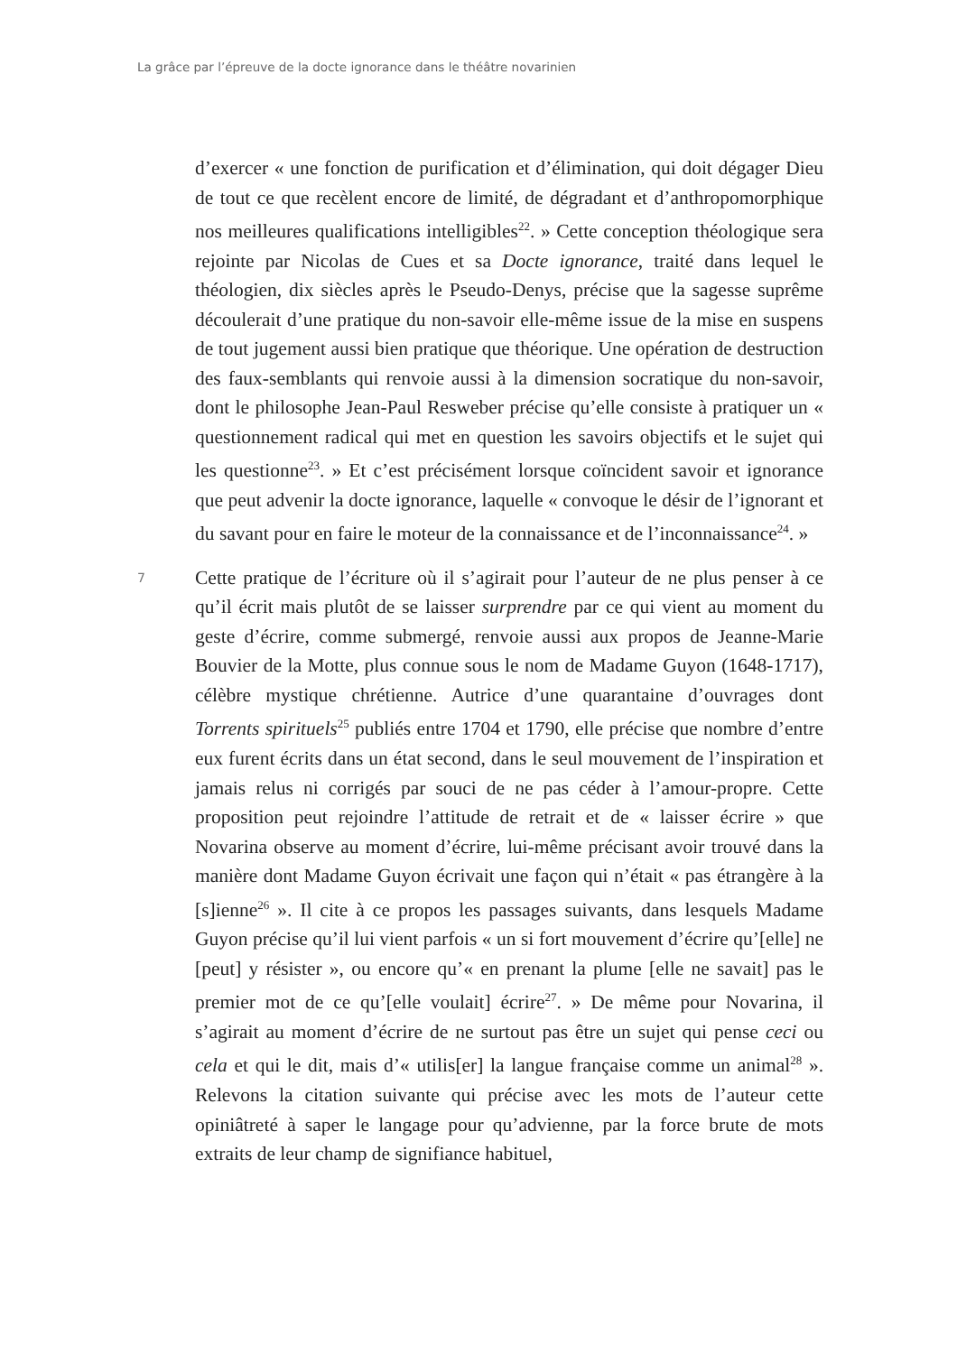La grâce par l’épreuve de la docte ignorance dans le théâtre novarinien
d’exercer « une fonction de purification et d’élimination, qui doit dé­gager Dieu de tout ce que recèlent encore de limité, de dégradant et d’anthropomorphique nos meilleures qualifications intelligibles<sup>22</sup>. » Cette conception théologique sera rejointe par Nicolas de Cues et sa Docte ignorance, traité dans lequel le théologien, dix siècles après le Pseudo-Denys, précise que la sagesse suprême découlerait d’une pratique du non-savoir elle-même issue de la mise en suspens de tout jugement aussi bien pratique que théorique. Une opération de destruction des faux-semblants qui renvoie aussi à la dimension socratique du non-savoir, dont le philosophe Jean-Paul Resweber précise qu’elle consiste à pratiquer un « questionnement radical qui met en question les savoirs objectifs et le sujet qui les questionne<sup>23</sup>. » Et c’est précisément lorsque coïncident savoir et ignorance que peut advenir la docte ignorance, laquelle « convoque le désir de l’ignorant et du savant pour en faire le moteur de la connaissance et de l’inconnaissance<sup>24</sup>. »
7
Cette pratique de l’écriture où il s’agirait pour l’auteur de ne plus penser à ce qu’il écrit mais plutôt de se laisser surprendre par ce qui vient au moment du geste d’écrire, comme submergé, renvoie aussi aux propos de Jeanne-Marie Bouvier de la Motte, plus connue sous le nom de Madame Guyon (1648-1717), célèbre mystique chrétienne. Autrice d’une quarantaine d’ouvrages dont Torrents spirituels<sup>25</sup> publiés entre 1704 et 1790, elle précise que nombre d’entre eux furent écrits dans un état second, dans le seul mouvement de l’inspiration et jamais relus ni corrigés par souci de ne pas céder à l’amour-propre. Cette proposition peut rejoindre l’attitude de retrait et de « laisser écrire » que Novarina observe au moment d’écrire, lui-même précisant avoir trouvé dans la manière dont Madame Guyon écrivait une façon qui n’était « pas étrangère à la [s]ienne<sup>26</sup> ». Il cite à ce propos les passages suivants, dans lesquels Madame Guyon précise qu’il lui vient parfois « un si fort mouvement d’écrire qu’[elle] ne [peut] y résister », ou encore qu’« en prenant la plume [elle ne savait] pas le premier mot de ce qu’[elle voulait] écrire<sup>27</sup>. » De même pour Novarina, il s’agirait au moment d’écrire de ne surtout pas être un sujet qui pense ceci ou cela et qui le dit, mais d’« utilis[er] la langue française comme un animal<sup>28</sup> ». Relevons la citation suivante qui précise avec les mots de l’auteur cette opiniâtreté à saper le langage pour qu’advienne, par la force brute de mots extraits de leur champ de signifiance habituel,